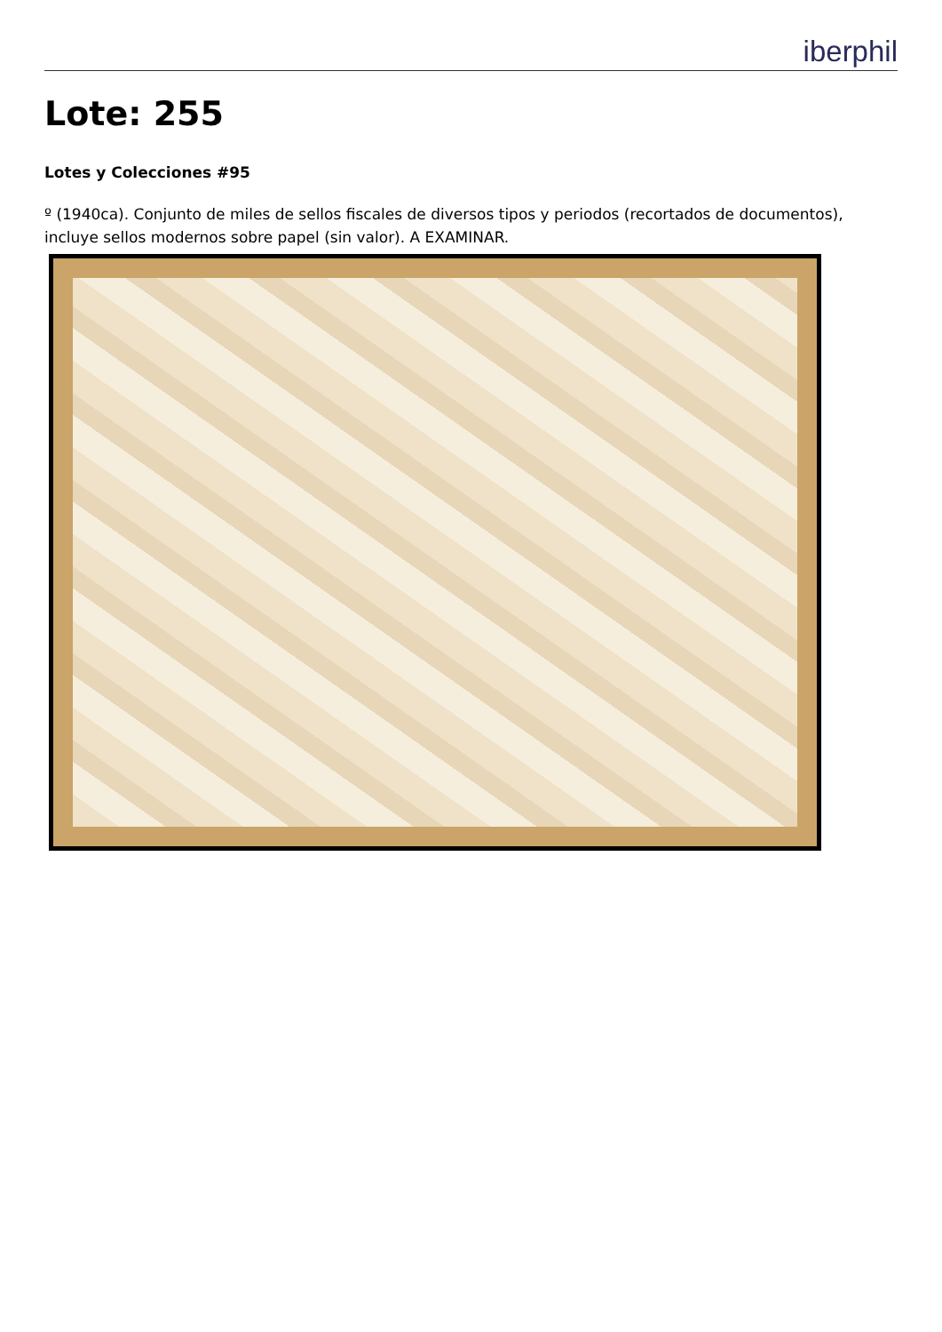iberphil
Lote: 255
Lotes y Colecciones #95
º (1940ca). Conjunto de miles de sellos fiscales de diversos tipos y periodos (recortados de documentos), incluye sellos modernos sobre papel (sin valor). A EXAMINAR.